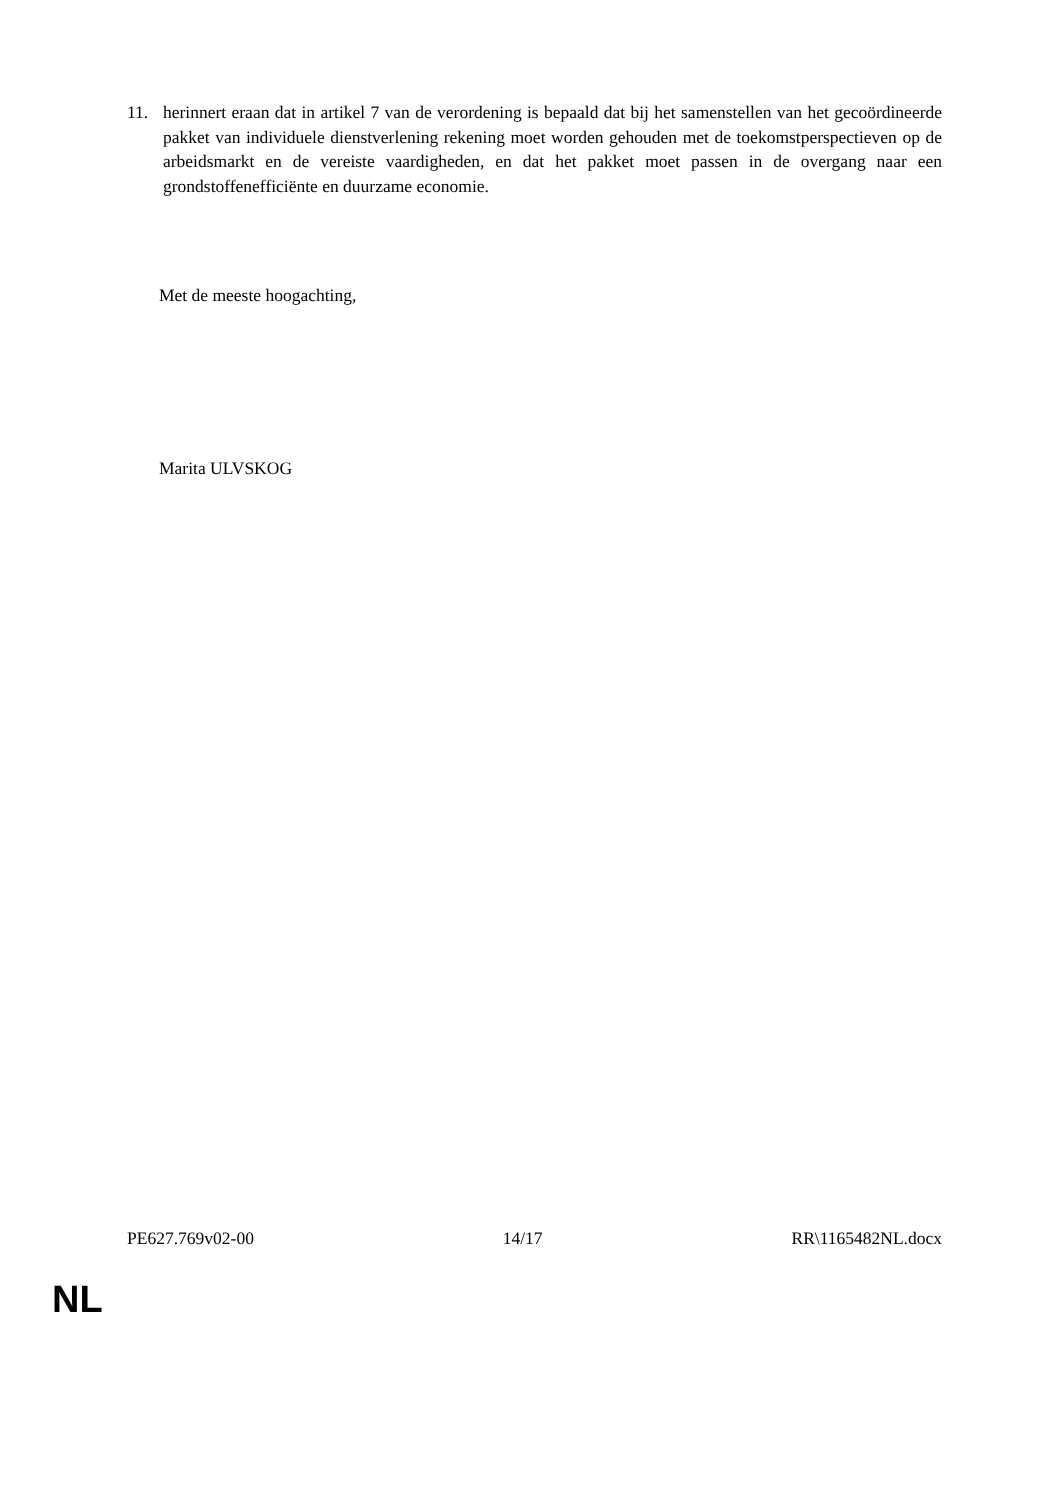11. herinnert eraan dat in artikel 7 van de verordening is bepaald dat bij het samenstellen van het gecoördineerde pakket van individuele dienstverlening rekening moet worden gehouden met de toekomstperspectieven op de arbeidsmarkt en de vereiste vaardigheden, en dat het pakket moet passen in de overgang naar een grondstoffenefficiënte en duurzame economie.
Met de meeste hoogachting,
Marita ULVSKOG
PE627.769v02-00 14/17 RR\1165482NL.docx
NL